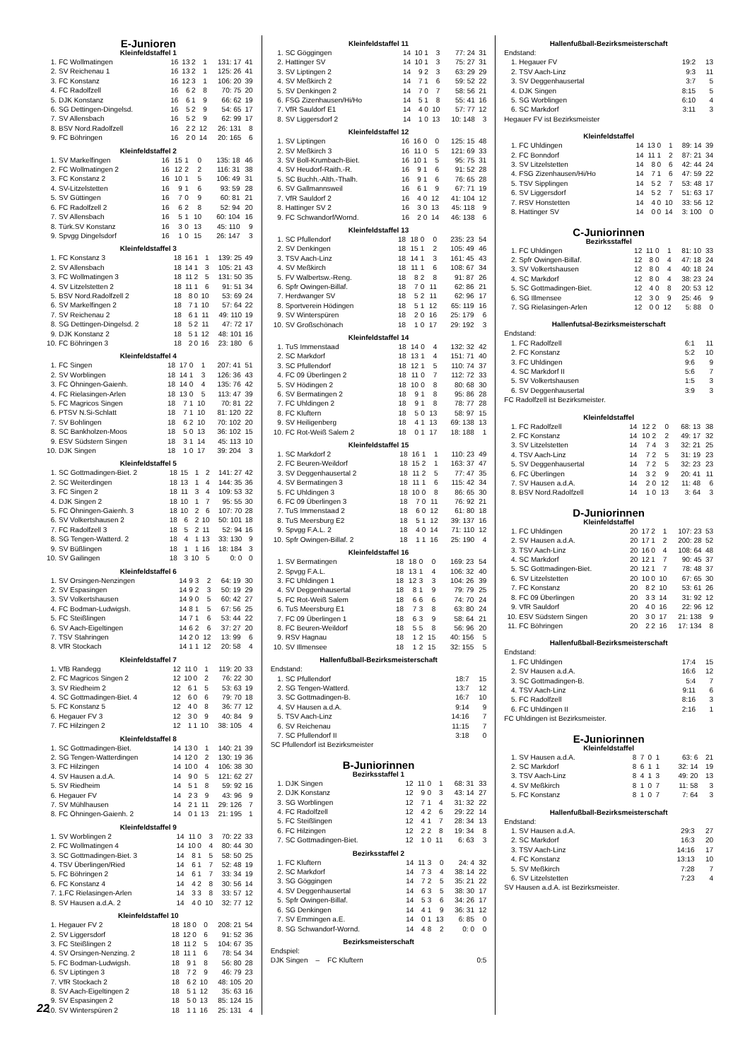E-Junioren
Kleinfeldstaffel 1
| 1. | FC Wollmatingen | 16 | 13 | 2 | 1 | 131: 17 | 41 |
| 2. | SV Reichenau 1 | 16 | 13 | 2 | 1 | 125: 26 | 41 |
| 3. | FC Konstanz | 16 | 12 | 3 | 1 | 106: 20 | 39 |
| 4. | FC Radolfzell | 16 | 6 | 2 | 8 | 70: 75 | 20 |
| 5. | DJK Konstanz | 16 | 6 | 1 | 9 | 66: 62 | 19 |
| 6. | SG Dettingen-Dingelsd. | 16 | 5 | 2 | 9 | 54: 65 | 17 |
| 7. | SV Allensbach | 16 | 5 | 2 | 9 | 62: 99 | 17 |
| 8. | BSV Nord.Radolfzell | 16 | 2 | 2 | 12 | 26: 131 | 8 |
| 9. | FC Böhringen | 16 | 2 | 0 | 14 | 20: 165 | 6 |
Kleinfeldstaffel 2
| 1. | SV Markelfingen | 16 | 15 | 1 | 0 | 135: 18 | 46 |
| 2. | FC Wollmatingen 2 | 16 | 12 | 2 | 2 | 116: 31 | 38 |
| 3. | FC Konstanz 2 | 16 | 10 | 1 | 5 | 106: 49 | 31 |
| 4. | SV-Litzelstetten | 16 | 9 | 1 | 6 | 93: 59 | 28 |
| 5. | SV Güttingen | 16 | 7 | 0 | 9 | 60: 81 | 21 |
| 6. | FC Radolfzell 2 | 16 | 6 | 2 | 8 | 52: 94 | 20 |
| 7. | SV Allensbach | 16 | 5 | 1 | 10 | 60: 104 | 16 |
| 8. | Türk.SV Konstanz | 16 | 3 | 0 | 13 | 45: 110 | 9 |
| 9. | Spvgg Dingelsdorf | 16 | 1 | 0 | 15 | 26: 147 | 3 |
Kleinfeldstaffel 3
| 1. | FC Konstanz 3 | 18 | 16 | 1 | 1 | 139: 25 | 49 |
| 2. | SV Allensbach | 18 | 14 | 1 | 3 | 105: 21 | 43 |
| 3. | FC Wollmatingen 3 | 18 | 11 | 2 | 5 | 131: 50 | 35 |
| 4. | SV Litzelstetten 2 | 18 | 11 | 1 | 6 | 91: 51 | 34 |
| 5. | BSV Nord.Radolfzell 2 | 18 | 8 | 0 | 10 | 53: 69 | 24 |
| 6. | SV Markelfingen 2 | 18 | 7 | 1 | 10 | 57: 64 | 22 |
| 7. | SV Reichenau 2 | 18 | 6 | 1 | 11 | 49: 110 | 19 |
| 8. | SG Dettingen-Dingelsd. 2 | 18 | 5 | 2 | 11 | 47: 72 | 17 |
| 9. | DJK Konstanz 2 | 18 | 5 | 1 | 12 | 48: 101 | 16 |
| 10. | FC Böhringen 3 | 18 | 2 | 0 | 16 | 23: 180 | 6 |
Kleinfeldstaffel 4
| 1. | FC Singen | 18 | 17 | 0 | 1 | 207: 41 | 51 |
| 2. | SV Worblingen | 18 | 14 | 1 | 3 | 126: 36 | 43 |
| 3. | FC Öhningen-Gaienh. | 18 | 14 | 0 | 4 | 135: 76 | 42 |
| 4. | FC Rielasingen-Arlen | 18 | 13 | 0 | 5 | 113: 47 | 39 |
| 5. | FC Magricos Singen | 18 | 7 | 1 | 10 | 70: 81 | 22 |
| 6. | PTSV N.Si-Schlatt | 18 | 7 | 1 | 10 | 81: 120 | 22 |
| 7. | SV Bohlingen | 18 | 6 | 2 | 10 | 70: 102 | 20 |
| 8. | SC Bankholzen-Moos | 18 | 5 | 0 | 13 | 36: 102 | 15 |
| 9. | ESV Südstern Singen | 18 | 3 | 1 | 14 | 45: 113 | 10 |
| 10. | DJK Singen | 18 | 1 | 0 | 17 | 39: 204 | 3 |
Kleinfeldstaffel 5
| 1. | SC Gottmadingen-Biet. 2 | 18 | 15 | 1 | 2 | 141: 27 | 42 |
| 2. | SC Weiterdingen | 18 | 13 | 1 | 4 | 144: 35 | 36 |
| 3. | FC Singen 2 | 18 | 11 | 3 | 4 | 109: 53 | 32 |
| 4. | DJK Singen 2 | 18 | 10 | 1 | 7 | 95: 55 | 30 |
| 5. | FC Öhningen-Gaienh. 3 | 18 | 10 | 2 | 6 | 107: 70 | 28 |
| 6. | SV Volkertshausen 2 | 18 | 6 | 2 | 10 | 50: 101 | 18 |
| 7. | FC Radolfzell 3 | 18 | 5 | 2 | 11 | 52: 94 | 16 |
| 8. | SG Tengen-Watterd. 2 | 18 | 4 | 1 | 13 | 33: 130 | 9 |
| 9. | SV Büßlingen | 18 | 1 | 1 | 16 | 18: 184 | 3 |
| 10. | SV Gailingen | 18 | 3 | 10 | 5 | 0: 0 | 0 |
Kleinfeldstaffel 6
| 1. | SV Orsingen-Nenzingen | 14 | 9 | 3 | 2 | 64: 19 | 30 |
| 2. | SV Espasingen | 14 | 9 | 2 | 3 | 50: 19 | 29 |
| 3. | SV Volkertshausen | 14 | 9 | 0 | 5 | 60: 42 | 27 |
| 4. | FC Bodman-Ludwigsh. | 14 | 8 | 1 | 5 | 67: 56 | 25 |
| 5. | FC Steißlingen | 14 | 7 | 1 | 6 | 53: 44 | 22 |
| 6. | SV Aach-Eigeltingen | 14 | 6 | 2 | 6 | 37: 27 | 20 |
| 7. | TSV Stahringen | 14 | 2 | 0 | 12 | 13: 99 | 6 |
| 8. | VfR Stockach | 14 | 1 | 1 | 12 | 20: 58 | 4 |
Kleinfeldstaffel 7
| 1. | VfB Randegg | 12 | 11 | 0 | 1 | 119: 20 | 33 |
| 2. | FC Magricos Singen 2 | 12 | 10 | 0 | 2 | 76: 22 | 30 |
| 3. | SV Riedheim 2 | 12 | 6 | 1 | 5 | 53: 63 | 19 |
| 4. | SC Gottmadingen-Biet. 4 | 12 | 6 | 0 | 6 | 79: 70 | 18 |
| 5. | FC Konstanz 5 | 12 | 4 | 0 | 8 | 36: 77 | 12 |
| 6. | Hegauer FV 3 | 12 | 3 | 0 | 9 | 40: 84 | 9 |
| 7. | FC Hilzingen 2 | 12 | 1 | 1 | 10 | 38: 105 | 4 |
Kleinfeldstaffel 8
| 1. | SC Gottmadingen-Biet. | 14 | 13 | 0 | 1 | 140: 21 | 39 |
| 2. | SG Tengen-Watterdingen | 14 | 12 | 0 | 2 | 130: 19 | 36 |
| 3. | FC Hilzingen | 14 | 10 | 0 | 4 | 106: 38 | 30 |
| 4. | SV Hausen a.d.A. | 14 | 9 | 0 | 5 | 121: 62 | 27 |
| 5. | SV Riedheim | 14 | 5 | 1 | 8 | 59: 92 | 16 |
| 6. | Hegauer FV | 14 | 2 | 3 | 9 | 43: 96 | 9 |
| 7. | SV Mühlhausen | 14 | 2 | 1 | 11 | 29: 126 | 7 |
| 8. | FC Öhningen-Gaienh. 2 | 14 | 0 | 1 | 13 | 21: 195 | 1 |
Kleinfeldstaffel 9
| 1. | SV Worblingen 2 | 14 | 11 | 0 | 3 | 70: 22 | 33 |
| 2. | FC Wollmatingen 4 | 14 | 10 | 0 | 4 | 80: 44 | 30 |
| 3. | SC Gottmadingen-Biet. 3 | 14 | 8 | 1 | 5 | 58: 50 | 25 |
| 4. | TSV Überlingen/Ried | 14 | 6 | 1 | 7 | 52: 48 | 19 |
| 5. | FC Böhringen 2 | 14 | 6 | 1 | 7 | 33: 34 | 19 |
| 6. | FC Konstanz 4 | 14 | 4 | 2 | 8 | 30: 56 | 14 |
| 7. | 1.FC Rielasingen-Arlen | 14 | 3 | 3 | 8 | 33: 57 | 12 |
| 8. | SV Hausen a.d.A. 2 | 14 | 4 | 0 | 10 | 32: 77 | 12 |
Kleinfeldstaffel 10
| 1. | Hegauer FV 2 | 18 | 18 | 0 | 0 | 208: 21 | 54 |
| 2. | SV Liggersdorf | 18 | 12 | 0 | 6 | 91: 52 | 36 |
| 3. | FC Steißlingen 2 | 18 | 11 | 2 | 5 | 104: 67 | 35 |
| 4. | SV Orsingen-Nenzing. 2 | 18 | 11 | 1 | 6 | 78: 54 | 34 |
| 5. | FC Bodman-Ludwigsh. | 18 | 9 | 1 | 8 | 56: 80 | 28 |
| 6. | SV Liptingen 3 | 18 | 7 | 2 | 9 | 46: 79 | 23 |
| 7. | VfR Stockach 2 | 18 | 6 | 2 | 10 | 48: 105 | 20 |
| 8. | SV Aach-Eigeltingen 2 | 18 | 5 | 1 | 12 | 35: 63 | 16 |
| 9. | SV Espasingen 2 | 18 | 5 | 0 | 13 | 85: 124 | 15 |
| 10. | SV Winterspüren 2 | 18 | 1 | 1 | 16 | 25: 131 | 4 |
Kleinfeldstaffel 11
| 1. | SC Göggingen | 14 | 10 | 1 | 3 | 77: 24 | 31 |
| 2. | Hattinger SV | 14 | 10 | 1 | 3 | 75: 27 | 31 |
| 3. | SV Liptingen 2 | 14 | 9 | 2 | 3 | 63: 29 | 29 |
| 4. | SV Meßkirch 2 | 14 | 7 | 1 | 6 | 59: 52 | 22 |
| 5. | SV Denkingen 2 | 14 | 7 | 0 | 7 | 58: 56 | 21 |
| 6. | FSG Zizenhausen/Hi/Ho | 14 | 5 | 1 | 8 | 55: 41 | 16 |
| 7. | VfR Sauldorf E1 | 14 | 4 | 0 | 10 | 57: 77 | 12 |
| 8. | SV Liggersdorf 2 | 14 | 1 | 0 | 13 | 10: 148 | 3 |
Kleinfeldstaffel 12
| 1. | SV Liptingen | 16 | 16 | 0 | 0 | 125: 15 | 48 |
| 2. | SV Meßkirch 3 | 16 | 11 | 0 | 5 | 121: 69 | 33 |
| 3. | SV Boll-Krumbach-Biet. | 16 | 10 | 1 | 5 | 95: 75 | 31 |
| 4. | SV Heudorf-Raith.-R. | 16 | 9 | 1 | 6 | 91: 52 | 28 |
| 5. | SC Buchh.-Alth.-Thalh. | 16 | 9 | 1 | 6 | 76: 65 | 28 |
| 6. | SV Gallmannsweil | 16 | 6 | 1 | 9 | 67: 71 | 19 |
| 7. | VfR Sauldorf 2 | 16 | 4 | 0 | 12 | 41: 104 | 12 |
| 8. | Hattinger SV 2 | 16 | 3 | 0 | 13 | 45: 118 | 9 |
| 9. | FC Schwandorf/Wornd. | 16 | 2 | 0 | 14 | 46: 138 | 6 |
Kleinfeldstaffel 13
| 1. | SC Pfullendorf | 18 | 18 | 0 | 0 | 235: 23 | 54 |
| 2. | SV Denkingen | 18 | 15 | 1 | 2 | 105: 49 | 46 |
| 3. | TSV Aach-Linz | 18 | 14 | 1 | 3 | 161: 45 | 43 |
| 4. | SV Meßkirch | 18 | 11 | 1 | 6 | 108: 67 | 34 |
| 5. | FV Walbertsw.-Reng. | 18 | 8 | 2 | 8 | 91: 87 | 26 |
| 6. | Spfr Owingen-Billaf. | 18 | 7 | 0 | 11 | 62: 86 | 21 |
| 7. | Herdwanger SV | 18 | 5 | 2 | 11 | 62: 96 | 17 |
| 8. | Sportverein Hödingen | 18 | 5 | 1 | 12 | 65: 119 | 16 |
| 9. | SV Winterspüren | 18 | 2 | 0 | 16 | 25: 179 | 6 |
| 10. | SV Großschönach | 18 | 1 | 0 | 17 | 29: 192 | 3 |
Kleinfeldstaffel 14
| 1. | TuS Immenstaad | 18 | 14 | 0 | 4 | 132: 32 | 42 |
| 2. | SC Markdorf | 18 | 13 | 1 | 4 | 151: 71 | 40 |
| 3. | SC Pfullendorf | 18 | 12 | 1 | 5 | 110: 74 | 37 |
| 4. | FC 09 Überlingen 2 | 18 | 11 | 0 | 7 | 112: 72 | 33 |
| 5. | SV Hödingen 2 | 18 | 10 | 0 | 8 | 80: 68 | 30 |
| 6. | SV Bermatingen 2 | 18 | 9 | 1 | 8 | 95: 86 | 28 |
| 7. | FC Uhldingen 2 | 18 | 9 | 1 | 8 | 78: 77 | 28 |
| 8. | FC Kluftern | 18 | 5 | 0 | 13 | 58: 97 | 15 |
| 9. | SV Heiligenberg | 18 | 4 | 1 | 13 | 69: 138 | 13 |
| 10. | FC Rot-Weiß Salem 2 | 18 | 0 | 1 | 17 | 18: 188 | 1 |
Kleinfeldstaffel 15
| 1. | SC Markdorf 2 | 18 | 16 | 1 | 1 | 110: 23 | 49 |
| 2. | FC Beuren-Weildorf | 18 | 15 | 2 | 1 | 163: 37 | 47 |
| 3. | SV Deggenhausertal 2 | 18 | 11 | 2 | 5 | 77: 47 | 35 |
| 4. | SV Bermatingen 3 | 18 | 11 | 1 | 6 | 115: 42 | 34 |
| 5. | FC Uhldingen 3 | 18 | 10 | 0 | 8 | 86: 65 | 30 |
| 6. | FC 09 Überlingen 3 | 18 | 7 | 0 | 11 | 76: 92 | 21 |
| 7. | TuS Immenstaad 2 | 18 | 6 | 0 | 12 | 61: 80 | 18 |
| 8. | TuS Meersburg E2 | 18 | 5 | 1 | 12 | 39: 137 | 16 |
| 9. | Spvgg F.A.L. 2 | 18 | 4 | 0 | 14 | 71: 110 | 12 |
| 10. | Spfr Owingen-Billaf. 2 | 18 | 1 | 1 | 16 | 25: 190 | 4 |
Kleinfeldstaffel 16
| 1. | SV Bermatingen | 18 | 18 | 0 | 0 | 169: 23 | 54 |
| 2. | Spvgg F.A.L. | 18 | 13 | 1 | 4 | 106: 32 | 40 |
| 3. | FC Uhldingen 1 | 18 | 12 | 3 | 3 | 104: 26 | 39 |
| 4. | SV Deggenhausertal | 18 | 8 | 1 | 9 | 79: 79 | 25 |
| 5. | FC Rot-Weiß Salem | 18 | 6 | 6 | 6 | 74: 70 | 24 |
| 6. | TuS Meersburg E1 | 18 | 7 | 3 | 8 | 63: 80 | 24 |
| 7. | FC 09 Überlingen 1 | 18 | 6 | 3 | 9 | 58: 64 | 21 |
| 8. | FC Beuren-Weildorf | 18 | 5 | 5 | 8 | 56: 96 | 20 |
| 9. | RSV Hagnau | 18 | 1 | 2 | 15 | 40: 156 | 5 |
| 10. | SV Illmensee | 18 | 1 | 2 | 15 | 32: 155 | 5 |
Hallenfußball-Bezirksmeisterschaft
Endstand:
| 1. | SC Pfullendorf | 18:7 | 15 |
| 2. | SG Tengen-Watterd. | 13:7 | 12 |
| 3. | SC Gottmadingen-B. | 16:7 | 10 |
| 4. | SV Hausen a.d.A. | 9:14 | 9 |
| 5. | TSV Aach-Linz | 14:16 | 7 |
| 6. | SV Reichenau | 11:15 | 7 |
| 7. | SC Pfullendorf II | 3:18 | 0 |
SC Pfullendorf ist Bezirksmeister
B-Juniorinnen
Bezirksstaffel 1
| 1. | DJK Singen | 12 | 11 | 0 | 1 | 68: 31 | 33 |
| 2. | DJK Konstanz | 12 | 9 | 0 | 3 | 43: 14 | 27 |
| 3. | SG Worblingen | 12 | 7 | 1 | 4 | 31: 32 | 22 |
| 4. | FC Radolfzell | 12 | 4 | 2 | 6 | 29: 22 | 14 |
| 5. | FC Steißlingen | 12 | 4 | 1 | 7 | 28: 34 | 13 |
| 6. | FC Hilzingen | 12 | 2 | 2 | 8 | 19: 34 | 8 |
| 7. | SC Gottmadingen-Biet. | 12 | 1 | 0 | 11 | 6: 63 | 3 |
Bezirksstaffel 2
| 1. | FC Kluftern | 14 | 11 | 3 | 0 | 24: 4 | 32 |
| 2. | SC Markdorf | 14 | 7 | 3 | 4 | 38: 14 | 22 |
| 3. | SG Göggingen | 14 | 7 | 2 | 5 | 35: 21 | 22 |
| 4. | SV Deggenhausertal | 14 | 6 | 3 | 5 | 38: 30 | 17 |
| 5. | Spfr Owingen-Billaf. | 14 | 5 | 3 | 6 | 34: 26 | 17 |
| 6. | SG Denkingen | 14 | 4 | 1 | 9 | 36: 31 | 12 |
| 7. | SV Emmingen a.E. | 14 | 0 | 1 | 13 | 6: 85 | 0 |
| 8. | SG Schwandorf-Wornd. | 14 | 4 | 8 | 2 | 0: 0 | 0 |
Bezirksmeisterschaft
Endspiel:
DJK Singen – FC Kluftern 0:5
Hallenfußball-Bezirksmeisterschaft
Endstand:
| 1. | Hegauer FV | 19:2 | 13 |
| 2. | TSV Aach-Linz | 9:3 | 11 |
| 3. | SV Deggenhausertal | 3:7 | 5 |
| 4. | DJK Singen | 8:15 | 5 |
| 5. | SG Worblingen | 6:10 | 4 |
| 6. | SC Markdorf | 3:11 | 3 |
Hegauer FV ist Bezirksmeister
Kleinfeldstaffel
| 1. | FC Uhldingen | 14 | 13 | 0 | 1 | 89: 14 | 39 |
| 2. | FC Bonndorf | 14 | 11 | 1 | 2 | 87: 21 | 34 |
| 3. | SV Litzelstetten | 14 | 8 | 0 | 6 | 42: 44 | 24 |
| 4. | FSG Zizenhausen/Hi/Ho | 14 | 7 | 1 | 6 | 47: 59 | 22 |
| 5. | TSV Sipplingen | 14 | 5 | 2 | 7 | 53: 48 | 17 |
| 6. | SV Liggersdorf | 14 | 5 | 2 | 7 | 51: 63 | 17 |
| 7. | RSV Honstetten | 14 | 4 | 0 | 10 | 33: 56 | 12 |
| 8. | Hattinger SV | 14 | 0 | 0 | 14 | 3: 100 | 0 |
C-Juniorinnen
Bezirksstaffel
| 1. | FC Uhldingen | 12 | 11 | 0 | 1 | 81: 10 | 33 |
| 2. | Spfr Owingen-Billaf. | 12 | 8 | 0 | 4 | 47: 18 | 24 |
| 3. | SV Volkertshausen | 12 | 8 | 0 | 4 | 40: 18 | 24 |
| 4. | SC Markdorf | 12 | 8 | 0 | 4 | 38: 23 | 24 |
| 5. | SC Gottmadingen-Biet. | 12 | 4 | 0 | 8 | 20: 53 | 12 |
| 6. | SG Illmensee | 12 | 3 | 0 | 9 | 25: 46 | 9 |
| 7. | SG Rielasingen-Arlen | 12 | 0 | 0 | 12 | 5: 88 | 0 |
Hallenfutsal-Bezirksmeisterschaft
Endstand:
| 1. | FC Radolfzell | 6:1 | 11 |
| 2. | FC Konstanz | 5:2 | 10 |
| 3. | FC Uhldingen | 9:6 | 9 |
| 4. | SC Markdorf II | 5:6 | 7 |
| 5. | SV Volkertshausen | 1:5 | 3 |
| 6. | SV Deggenhausertal | 3:9 | 3 |
FC Radolfzell ist Bezirksmeister.
Kleinfeldstaffel
| 1. | FC Radolfzell | 14 | 12 | 2 | 0 | 68: 13 | 38 |
| 2. | FC Konstanz | 14 | 10 | 2 | 2 | 49: 17 | 32 |
| 3. | SV Litzelstetten | 14 | 7 | 4 | 3 | 32: 21 | 25 |
| 4. | TSV Aach-Linz | 14 | 7 | 2 | 5 | 31: 19 | 23 |
| 5. | SV Deggenhausertal | 14 | 7 | 2 | 5 | 32: 23 | 23 |
| 6. | FC Überlingen | 14 | 3 | 2 | 9 | 20: 41 | 11 |
| 7. | SV Hausen a.d.A. | 14 | 2 | 0 | 12 | 11: 48 | 6 |
| 8. | BSV Nord.Radolfzell | 14 | 1 | 0 | 13 | 3: 64 | 3 |
D-Juniorinnen
Kleinfeldstaffel
| 1. | FC Uhldingen | 20 | 17 | 2 | 1 | 107: 23 | 53 |
| 2. | SV Hausen a.d.A. | 20 | 17 | 1 | 2 | 200: 28 | 52 |
| 3. | TSV Aach-Linz | 20 | 16 | 0 | 4 | 108: 64 | 48 |
| 4. | SC Markdorf | 20 | 12 | 1 | 7 | 90: 45 | 37 |
| 5. | SC Gottmadingen-Biet. | 20 | 12 | 1 | 7 | 78: 48 | 37 |
| 6. | SV Litzelstetten | 20 | 10 | 0 | 10 | 67: 65 | 30 |
| 7. | FC Konstanz | 20 | 8 | 2 | 10 | 53: 61 | 26 |
| 8. | FC 09 Überlingen | 20 | 3 | 3 | 14 | 31: 92 | 12 |
| 9. | VfR Sauldorf | 20 | 4 | 0 | 16 | 22: 96 | 12 |
| 10. | ESV Südstern Singen | 20 | 3 | 0 | 17 | 21: 138 | 9 |
| 11. | FC Böhringen | 20 | 2 | 2 | 16 | 17: 134 | 8 |
Hallenfußball-Bezirksmeisterschaft
Endstand:
| 1. | FC Uhldingen | 17:4 | 15 |
| 2. | SV Hausen a.d.A. | 16:6 | 12 |
| 3. | SC Gottmadingen-B. | 5:4 | 7 |
| 4. | TSV Aach-Linz | 9:11 | 6 |
| 5. | FC Radolfzell | 8:16 | 3 |
| 6. | FC Uhldingen II | 2:16 | 1 |
FC Uhldingen ist Bezirksmeister.
E-Juniorinnen
Kleinfeldstaffel
| 1. | SV Hausen a.d.A. | 8 | 7 | 0 | 1 | 63: 6 | 21 |
| 2. | SC Markdorf | 8 | 6 | 1 | 1 | 32: 14 | 19 |
| 3. | TSV Aach-Linz | 8 | 4 | 1 | 3 | 49: 20 | 13 |
| 4. | SV Meßkirch | 8 | 1 | 0 | 7 | 11: 58 | 3 |
| 5. | FC Konstanz | 8 | 1 | 0 | 7 | 7: 64 | 3 |
Hallenfußball-Bezirksmeisterschaft
Endstand:
| 1. | SV Hausen a.d.A. | 29:3 | 27 |
| 2. | SC Markdorf | 16:3 | 20 |
| 3. | TSV Aach-Linz | 14:16 | 17 |
| 4. | FC Konstanz | 13:13 | 10 |
| 5. | SV Meßkirch | 7:28 | 7 |
| 6. | SV Litzelstetten | 7:23 | 4 |
SV Hausen a.d.A. ist Bezirksmeister.
22